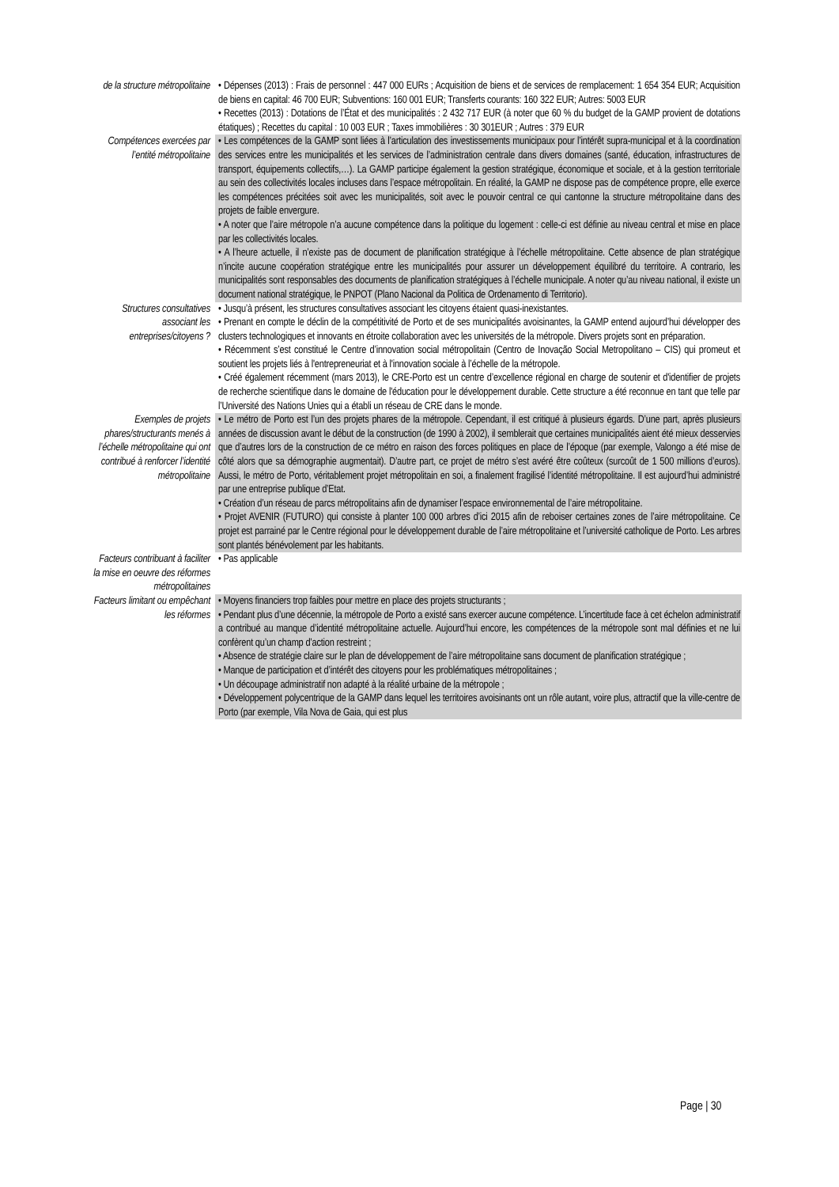| de la structure métropolitaine | • Dépenses (2013) : Frais de personnel : 447 000 EURs ; Acquisition de biens et de services de remplacement: 1 654 354 EUR; Acquisition de biens en capital: 46 700 EUR; Subventions: 160 001 EUR; Transferts courants: 160 322 EUR; Autres: 5003 EUR • Recettes (2013) : Dotations de l’État et des municipalités : 2 432 717 EUR (à noter que 60 % du budget de la GAMP provient de dotations étatiques) ; Recettes du capital : 10 003 EUR ; Taxes immobilières : 30 301EUR ; Autres : 379 EUR |
| Compétences exercées par l’entité métropolitaine | • Les compétences de la GAMP sont liées à l’articulation des investissements municipaux pour l’intérêt supra-municipal et à la coordination des services entre les municipalités et les services de l’administration centrale dans divers domaines (santé, éducation, infrastructures de transport, équipements collectifs,…). La GAMP participe également la gestion stratégique, économique et sociale, et à la gestion territoriale au sein des collectivités locales incluses dans l’espace métropolitain. En réalité, la GAMP ne dispose pas de compétence propre, elle exerce les compétences précitées soit avec les municipalités, soit avec le pouvoir central ce qui cantonne la structure métropolitaine dans des projets de faible envergure. • A noter que l’aire métropole n’a aucune compétence dans la politique du logement : celle-ci est définie au niveau central et mise en place par les collectivités locales. • A l’heure actuelle, il n’existe pas de document de planification stratégique à l’échelle métropolitaine. Cette absence de plan stratégique n’incite aucune coopération stratégique entre les municipalités pour assurer un développement équilibré du territoire. A contrario, les municipalités sont responsables des documents de planification stratégiques à l’échelle municipale. A noter qu’au niveau national, il existe un document national stratégique, le PNPOT (Plano Nacional da Politica de Ordenamento di Territorio). |
| Structures consultatives associant les entreprises/citoyens ? | • Jusqu’à présent, les structures consultatives associant les citoyens étaient quasi-inexistantes. • Prenant en compte le déclin de la compétitivité de Porto et de ses municipalités avoisinantes, la GAMP entend aujourd’hui développer des clusters technologiques et innovants en étroite collaboration avec les universités de la métropole. Divers projets sont en préparation. • Récemment s’est constitué le Centre d’innovation social métropolitain (Centro de Inovação Social Metropolitano – CIS) qui promeut et soutient les projets liés à l'entrepreneuriat et à l'innovation sociale à l’échelle de la métropole. • Créé également récemment (mars 2013), le CRE-Porto est un centre d’excellence régional en charge de soutenir et d'identifier de projets de recherche scientifique dans le domaine de l'éducation pour le développement durable. Cette structure a été reconnue en tant que telle par l’Université des Nations Unies qui a établi un réseau de CRE dans le monde. |
| Exemples de projets phares/structurants menés à l’échelle métropolitaine qui ont contribué à renforcer l’identité métropolitaine | • Le métro de Porto est l’un des projets phares de la métropole. Cependant, il est critiqué à plusieurs égards. D’une part, après plusieurs années de discussion avant le début de la construction (de 1990 à 2002), il semblerait que certaines municipalités aient été mieux desservies que d’autres lors de la construction de ce métro en raison des forces politiques en place de l’époque (par exemple, Valongo a été mise de côté alors que sa démographie augmentait). D’autre part, ce projet de métro s’est avéré être coûteux (surcoût de 1 500 millions d’euros). Aussi, le métro de Porto, véritablement projet métropolitain en soi, a finalement fragilisé l’identité métropolitaine. Il est aujourd’hui administré par une entreprise publique d’Etat. • Création d’un réseau de parcs métropolitains afin de dynamiser l’espace environnemental de l’aire métropolitaine. • Projet AVENIR (FUTURO) qui consiste à planter 100 000 arbres d’ici 2015 afin de reboiser certaines zones de l’aire métropolitaine. Ce projet est parrainé par le Centre régional pour le développement durable de l’aire métropolitaine et l’université catholique de Porto. Les arbres sont plantés bénévolement par les habitants. |
| Facteurs contribuant à faciliter la mise en oeuvre des réformes métropolitaines | • Pas applicable |
| Facteurs limitant ou empêchant les réformes | • Moyens financiers trop faibles pour mettre en place des projets structurants ; • Pendant plus d’une décennie, la métropole de Porto a existé sans exercer aucune compétence. L’incertitude face à cet échelon administratif a contribué au manque d’identité métropolitaine actuelle. Aujourd’hui encore, les compétences de la métropole sont mal définies et ne lui confèrent qu’un champ d’action restreint ; • Absence de stratégie claire sur le plan de développement de l’aire métropolitaine sans document de planification stratégique ; • Manque de participation et d’intérêt des citoyens pour les problématiques métropolitaines ; • Un découpage administratif non adapté à la réalité urbaine de la métropole ; • Développement polycentrique de la GAMP dans lequel les territoires avoisinants ont un rôle autant, voire plus, attractif que la ville-centre de Porto (par exemple, Vila Nova de Gaia, qui est plus |
Page | 30